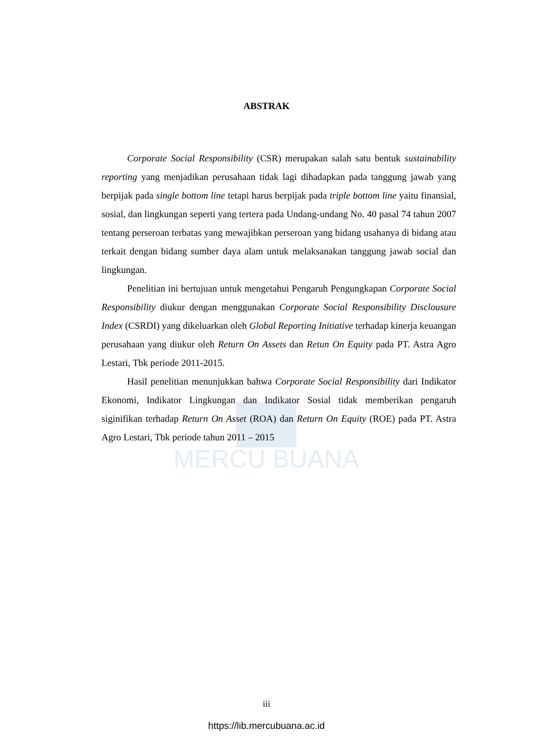MERCU BUANA
ABSTRAK
Corporate Social Responsibility (CSR) merupakan salah satu bentuk sustainability reporting yang menjadikan perusahaan tidak lagi dihadapkan pada tanggung jawab yang berpijak pada single bottom line tetapi harus berpijak pada triple bottom line yaitu finansial, sosial, dan lingkungan seperti yang tertera pada Undang-undang No. 40 pasal 74 tahun 2007 tentang perseroan terbatas yang mewajibkan perseroan yang bidang usahanya di bidang atau terkait dengan bidang sumber daya alam untuk melaksanakan tanggung jawab social dan lingkungan.
Penelitian ini bertujuan untuk mengetahui Pengaruh Pengungkapan Corporate Social Responsibility diukur dengan menggunakan Corporate Social Responsibility Disclousure Index (CSRDI) yang dikeluarkan oleh Global Reporting Initiative terhadap kinerja keuangan perusahaan yang diukur oleh Return On Assets dan Retun On Equity pada PT. Astra Agro Lestari, Tbk periode 2011-2015.
Hasil penelitian menunjukkan bahwa Corporate Social Responsibility dari Indikator Ekonomi, Indikator Lingkungan dan Indikator Sosial tidak memberikan pengaruh siginifikan terhadap Return On Asset (ROA) dan Return On Equity (ROE) pada PT. Astra Agro Lestari, Tbk periode tahun 2011 – 2015
iii
https://lib.mercubuana.ac.id